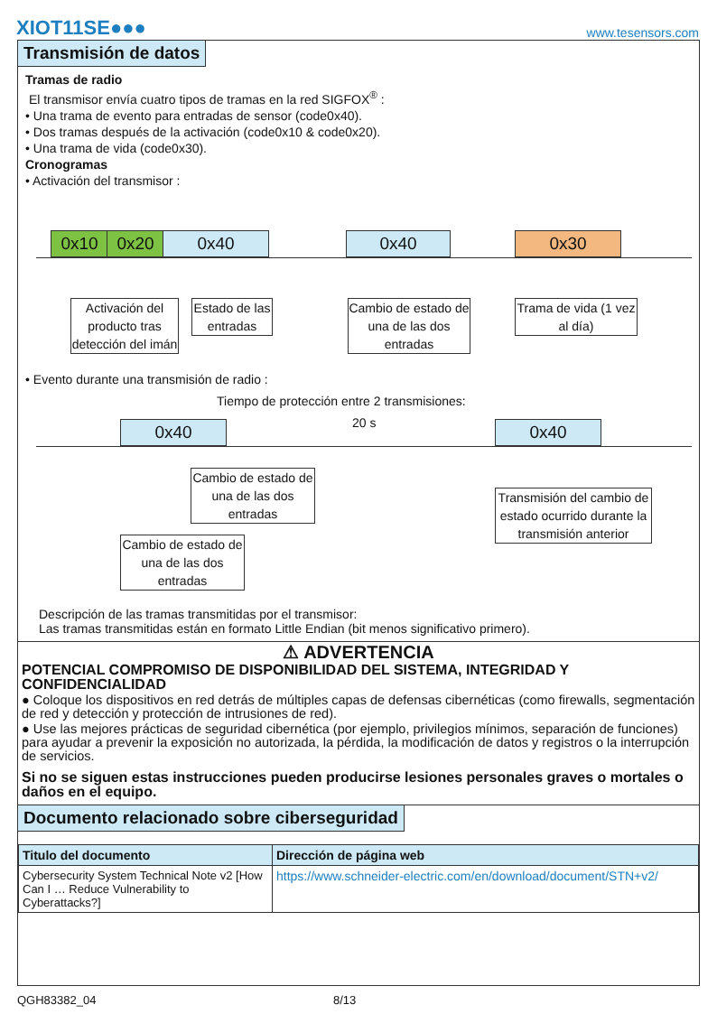XIOT11SE●●●
www.tesensors.com
Transmisión de datos
Tramas de radio
El transmisor envía cuatro tipos de tramas en la red SIGFOX<sup>®</sup> :
• Una trama de evento para entradas de sensor (code0x40).
• Dos tramas después de la activación (code0x10 & code0x20).
• Una trama de vida (code0x30).
Cronogramas
• Activación del transmisor :
0x10 0x20 0x40 0x40 0x30
Activación del producto tras detección del imán
Estado de las entradas
Cambio de estado de una de las dos entradas
Trama de vida (1 vez al día)
• Evento durante una transmisión de radio :
Tiempo de protección entre 2 transmisiones:
20 s
0x40 0x40
Cambio de estado de una de las dos entradas
Transmisión del cambio de estado ocurrido durante la transmisión anterior
Cambio de estado de una de las dos entradas
Descripción de las tramas transmitidas por el transmisor:
Las tramas transmitidas están en formato Little Endian (bit menos significativo primero).
⚠ ADVERTENCIA
POTENCIAL COMPROMISO DE DISPONIBILIDAD DEL SISTEMA, INTEGRIDAD Y CONFIDENCIALIDAD
● Coloque los dispositivos en red detrás de múltiples capas de defensas cibernéticas (como firewalls, segmentación de red y detección y protección de intrusiones de red).
● Use las mejores prácticas de seguridad cibernética (por ejemplo, privilegios mínimos, separación de funciones) para ayudar a prevenir la exposición no autorizada, la pérdida, la modificación de datos y registros o la interrupción de servicios.
Si no se siguen estas instrucciones pueden producirse lesiones personales graves o mortales o daños en el equipo.
Documento relacionado sobre ciberseguridad
| Titulo del documento | Dirección de página web |
| --- | --- |
| Cybersecurity System Technical Note v2 [How Can I … Reduce Vulnerability to Cyberattacks?] | https://www.schneider-electric.com/en/download/document/STN+v2/ |
QGH83382_04 8/13